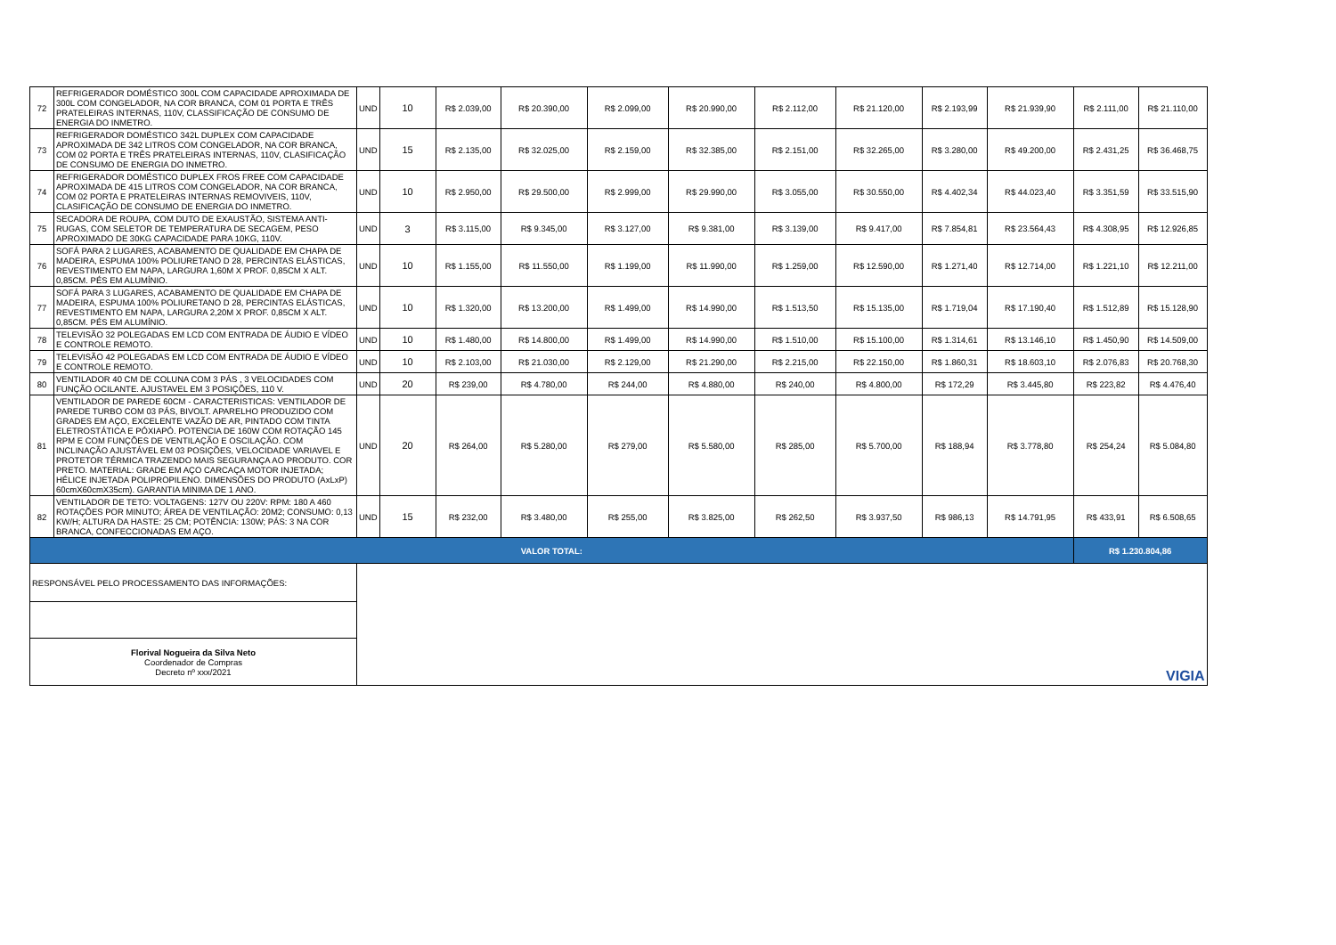| 72 | REFRIGERADOR DOMÉSTICO 300L COM CAPACIDADE APROXIMADA DE 300L COM CONGELADOR, NA COR BRANCA, COM 01 PORTA E TRÊS PRATELEIRAS INTERNAS, 110V, CLASSIFICAÇÃO DE CONSUMO DE ENERGIA DO INMETRO. | UND | 10 | R$ 2.039,00 | R$ 20.390,00 | R$ 2.099,00 | R$ 20.990,00 | R$ 2.112,00 | R$ 21.120,00 | R$ 2.193,99 | R$ 21.939,90 | R$ 2.111,00 | R$ 21.110,00 |
| 73 | REFRIGERADOR DOMÉSTICO 342L DUPLEX COM CAPACIDADE APROXIMADA DE 342 LITROS COM CONGELADOR, NA COR BRANCA, COM 02 PORTA E TRÊS PRATELEIRAS INTERNAS, 110V, CLASIFICAÇÃO DE CONSUMO DE ENERGIA DO INMETRO. | UND | 15 | R$ 2.135,00 | R$ 32.025,00 | R$ 2.159,00 | R$ 32.385,00 | R$ 2.151,00 | R$ 32.265,00 | R$ 3.280,00 | R$ 49.200,00 | R$ 2.431,25 | R$ 36.468,75 |
| 74 | REFRIGERADOR DOMÉSTICO DUPLEX FROS FREE COM CAPACIDADE APROXIMADA DE 415 LITROS COM CONGELADOR, NA COR BRANCA, COM 02 PORTA E PRATELEIRAS INTERNAS REMOVIVEIS, 110V, CLASIFICAÇÃO DE CONSUMO DE ENERGIA DO INMETRO. | UND | 10 | R$ 2.950,00 | R$ 29.500,00 | R$ 2.999,00 | R$ 29.990,00 | R$ 3.055,00 | R$ 30.550,00 | R$ 4.402,34 | R$ 44.023,40 | R$ 3.351,59 | R$ 33.515,90 |
| 75 | SECADORA DE ROUPA, COM DUTO DE EXAUSTÃO, SISTEMA ANTI-RUGAS, COM SELETOR DE TEMPERATURA DE SECAGEM, PESO APROXIMADO DE 30KG CAPACIDADE PARA 10KG, 110V. | UND | 3 | R$ 3.115,00 | R$ 9.345,00 | R$ 3.127,00 | R$ 9.381,00 | R$ 3.139,00 | R$ 9.417,00 | R$ 7.854,81 | R$ 23.564,43 | R$ 4.308,95 | R$ 12.926,85 |
| 76 | SOFÁ PARA 2 LUGARES, ACABAMENTO DE QUALIDADE EM CHAPA DE MADEIRA, ESPUMA 100% POLIURETANO D 28, PERCINTAS ELÁSTICAS, REVESTIMENTO EM NAPA, LARGURA 1,60M X PROF. 0,85CM X ALT. 0,85CM. PÉS EM ALUMÍNIO. | UND | 10 | R$ 1.155,00 | R$ 11.550,00 | R$ 1.199,00 | R$ 11.990,00 | R$ 1.259,00 | R$ 12.590,00 | R$ 1.271,40 | R$ 12.714,00 | R$ 1.221,10 | R$ 12.211,00 |
| 77 | SOFÁ PARA 3 LUGARES, ACABAMENTO DE QUALIDADE EM CHAPA DE MADEIRA, ESPUMA 100% POLIURETANO D 28, PERCINTAS ELÁSTICAS, REVESTIMENTO EM NAPA, LARGURA 2,20M X PROF. 0,85CM X ALT. 0,85CM. PÉS EM ALUMÍNIO. | UND | 10 | R$ 1.320,00 | R$ 13.200,00 | R$ 1.499,00 | R$ 14.990,00 | R$ 1.513,50 | R$ 15.135,00 | R$ 1.719,04 | R$ 17.190,40 | R$ 1.512,89 | R$ 15.128,90 |
| 78 | TELEVISÃO 32 POLEGADAS EM LCD COM ENTRADA DE ÁUDIO E VÍDEO E CONTROLE REMOTO. | UND | 10 | R$ 1.480,00 | R$ 14.800,00 | R$ 1.499,00 | R$ 14.990,00 | R$ 1.510,00 | R$ 15.100,00 | R$ 1.314,61 | R$ 13.146,10 | R$ 1.450,90 | R$ 14.509,00 |
| 79 | TELEVISÃO 42 POLEGADAS EM LCD COM ENTRADA DE ÁUDIO E VÍDEO E CONTROLE REMOTO. | UND | 10 | R$ 2.103,00 | R$ 21.030,00 | R$ 2.129,00 | R$ 21.290,00 | R$ 2.215,00 | R$ 22.150,00 | R$ 1.860,31 | R$ 18.603,10 | R$ 2.076,83 | R$ 20.768,30 |
| 80 | VENTILADOR 40 CM DE COLUNA COM 3 PÁS , 3 VELOCIDADES COM FUNÇÃO OCILANTE. AJUSTAVEL EM 3 POSIÇÕES, 110 V. | UND | 20 | R$ 239,00 | R$ 4.780,00 | R$ 244,00 | R$ 4.880,00 | R$ 240,00 | R$ 4.800,00 | R$ 172,29 | R$ 3.445,80 | R$ 223,82 | R$ 4.476,40 |
| 81 | VENTILADOR DE PAREDE 60CM - CARACTERISTICAS: VENTILADOR DE PAREDE TURBO COM 03 PÁS, BIVOLT. APARELHO PRODUZIDO COM GRADES EM AÇO, EXCELENTE VAZÃO DE AR, PINTADO COM TINTA ELETROSTÁTICA E PÓXIAPÓ. POTENCIA DE 160W COM ROTAÇÃO 145 RPM E COM FUNÇÕES DE VENTILAÇÃO E OSCILAÇÃO. COM INCLINAÇÃO AJUSTÁVEL EM 03 POSIÇÕES, VELOCIDADE VARIAVEL E PROTETOR TÉRMICA TRAZENDO MAIS SEGURANÇA AO PRODUTO. COR PRETO. MATERIAL: GRADE EM AÇO CARCAÇA MOTOR INJETADA; HÉLICE INJETADA POLIPROPILENO. DIMENSÕES DO PRODUTO (AxLxP) 60cmX60cmX35cm). GARANTIA MINIMA DE 1 ANO. | UND | 20 | R$ 264,00 | R$ 5.280,00 | R$ 279,00 | R$ 5.580,00 | R$ 285,00 | R$ 5.700,00 | R$ 188,94 | R$ 3.778,80 | R$ 254,24 | R$ 5.084,80 |
| 82 | VENTILADOR DE TETO: VOLTAGENS: 127V OU 220V: RPM: 180 A 460 ROTAÇÕES POR MINUTO; ÁREA DE VENTILAÇÃO: 20M2; CONSUMO: 0,13 KW/H; ALTURA DA HASTE: 25 CM; POTÊNCIA: 130W; PÁS: 3 NA COR BRANCA, CONFECCIONADAS EM AÇO. | UND | 15 | R$ 232,00 | R$ 3.480,00 | R$ 255,00 | R$ 3.825,00 | R$ 262,50 | R$ 3.937,50 | R$ 986,13 | R$ 14.791,95 | R$ 433,91 | R$ 6.508,65 |
| VALOR TOTAL: | | | | | | | | | | | | R$ 1.230.804,86 | |
| RESPONSÁVEL PELO PROCESSAMENTO DAS INFORMAÇÕES: | | VIGIA | | | | | | | | | | | |
| Florival Nogueira da Silva Neto Coordenador de Compras Decreto nº xxx/2021 | | | | | | | | | | | | | |